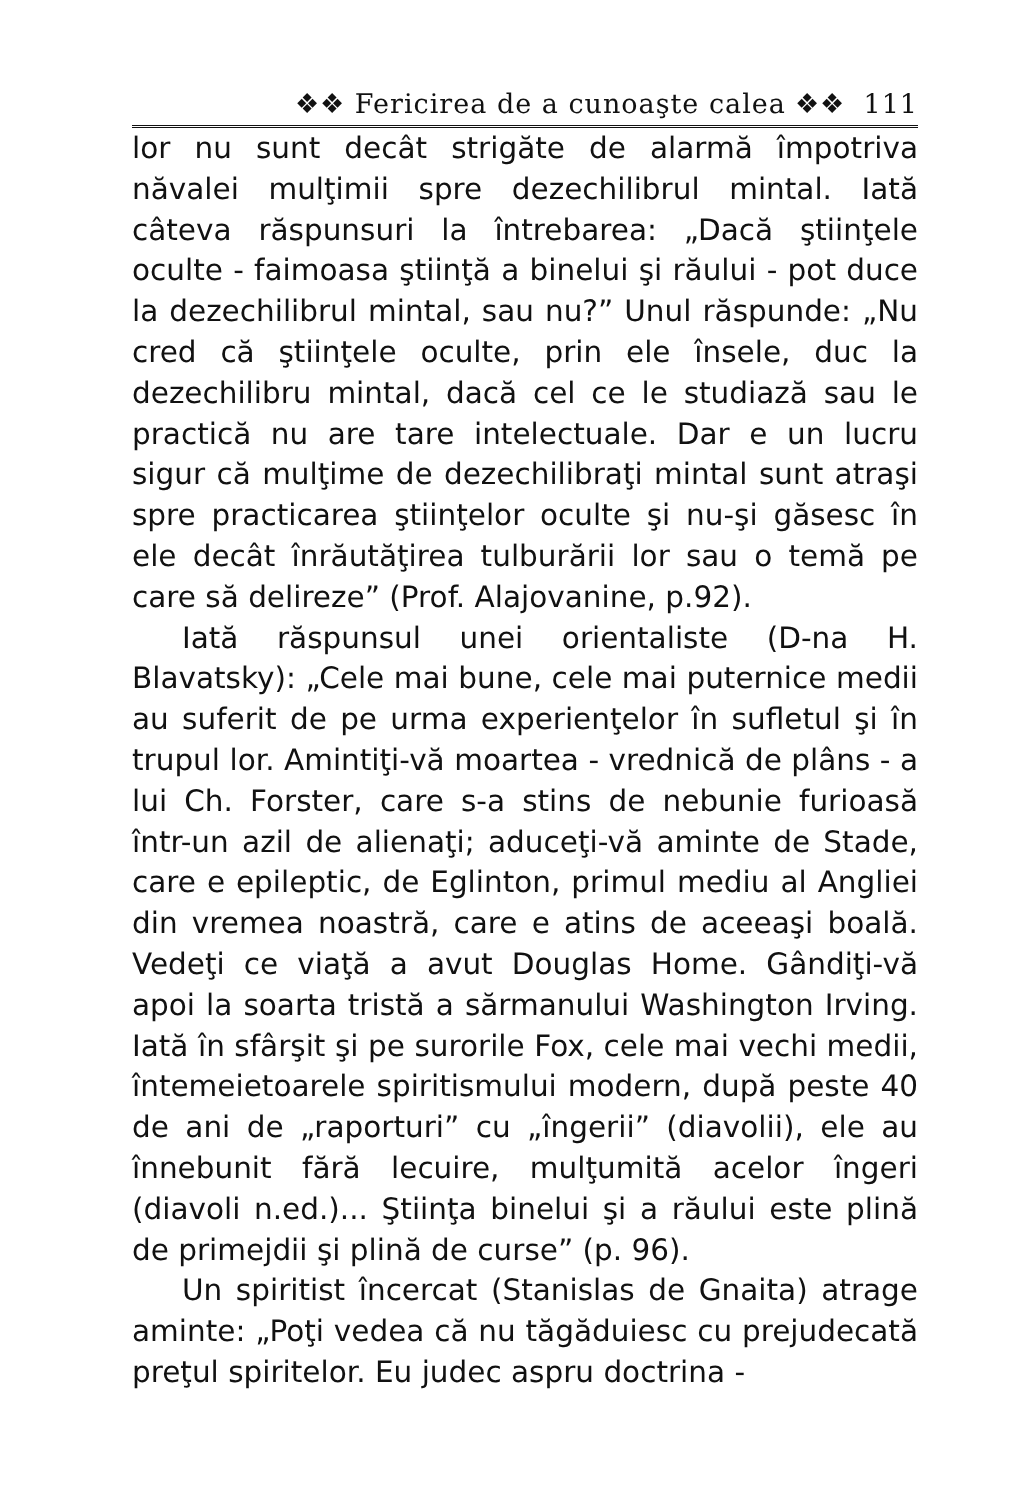❖❖ Fericirea de a cunoaşte calea ❖❖ 111
lor nu sunt decât strigăte de alarmă împotriva năvalei mulţimii spre dezechilibrul mintal. Iată câteva răspunsuri la întrebarea: „Dacă ştiinţele oculte - faimoasa ştiinţă a binelui şi răului - pot duce la dezechilibrul mintal, sau nu?” Unul răspunde: „Nu cred că ştiinţele oculte, prin ele însele, duc la dezechilibru mintal, dacă cel ce le studiază sau le practică nu are tare intelectuale. Dar e un lucru sigur că mulţime de dezechilibraţi mintal sunt atraşi spre practicarea ştiinţelor oculte şi nu-şi găsesc în ele decât înrăutăţirea tulburării lor sau o temă pe care să delireze” (Prof. Alajovanine, p.92).
Iată răspunsul unei orientaliste (D-na H. Blavatsky): „Cele mai bune, cele mai puternice medii au suferit de pe urma experienţelor în sufletul şi în trupul lor. Amintiţi-vă moartea - vrednică de plâns - a lui Ch. Forster, care s-a stins de nebunie furioasă într-un azil de alienaţi; aduceţi-vă aminte de Stade, care e epileptic, de Eglinton, primul mediu al Angliei din vremea noastră, care e atins de aceeaşi boală. Vedeţi ce viaţă a avut Douglas Home. Gândiţi-vă apoi la soarta tristă a sărmanului Washington Irving. Iată în sfârşit şi pe surorile Fox, cele mai vechi medii, întemeietoarele spiritismului modern, după peste 40 de ani de „raporturi” cu „îngerii” (diavolii), ele au înnebunit fără lecuire, mulţumită acelor îngeri (diavoli n.ed.)... Ştiinţa binelui şi a răului este plină de primejdii şi plină de curse” (p. 96).
Un spiritist încercat (Stanislas de Gnaita) atrage aminte: „Poţi vedea că nu tăgăduiesc cu prejudecată preţul spiritelor. Eu judec aspru doctrina -